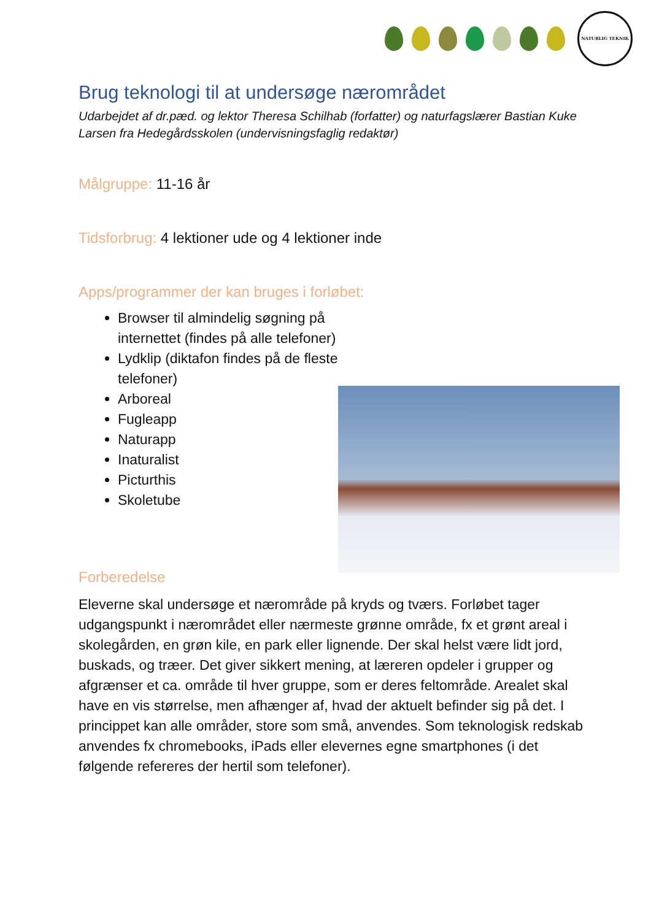NATURLIG TEKNIK
Brug teknologi til at undersøge nærområdet
Udarbejdet af dr.pæd. og lektor Theresa Schilhab (forfatter) og naturfagslærer Bastian Kuke Larsen fra Hedegårdsskolen (undervisningsfaglig redaktør)
Målgruppe: 11-16 år
Tidsforbrug: 4 lektioner ude og 4 lektioner inde
Apps/programmer der kan bruges i forløbet:
Browser til almindelig søgning på internettet (findes på alle telefoner)
Lydklip (diktafon findes på de fleste telefoner)
Arboreal
Fugleapp
Naturapp
Inaturalist
Picturthis
Skoletube
Forberedelse
Eleverne skal undersøge et nærområde på kryds og tværs. Forløbet tager udgangspunkt i nærområdet eller nærmeste grønne område, fx et grønt areal i skolegården, en grøn kile, en park eller lignende. Der skal helst være lidt jord, buskads, og træer. Det giver sikkert mening, at læreren opdeler i grupper og afgrænser et ca. område til hver gruppe, som er deres feltområde. Arealet skal have en vis størrelse, men afhænger af, hvad der aktuelt befinder sig på det. I princippet kan alle områder, store som små, anvendes. Som teknologisk redskab anvendes fx chromebooks, iPads eller elevernes egne smartphones (i det følgende refereres der hertil som telefoner).